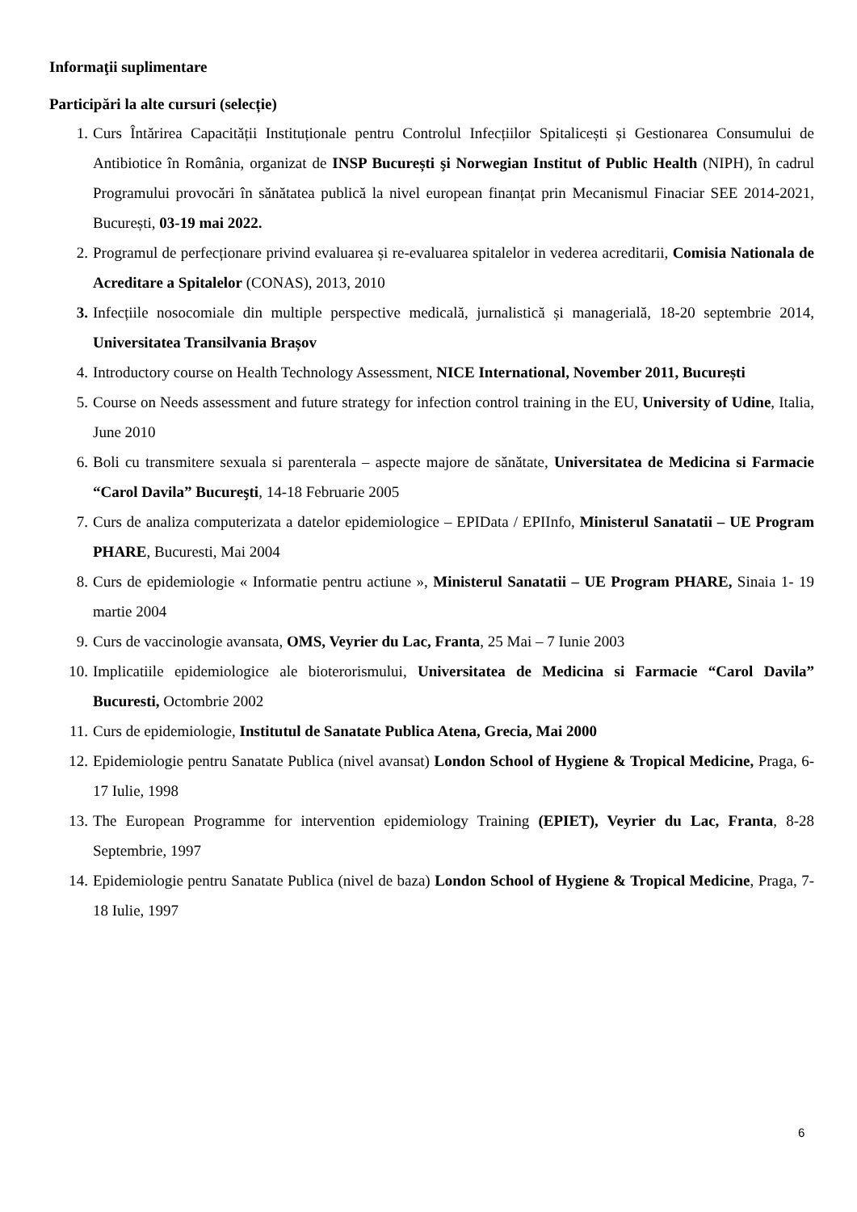Informaţii suplimentare
Participări la alte cursuri (selecție)
1. Curs Întărirea Capacității Instituționale pentru Controlul Infecțiilor Spitalicești și Gestionarea Consumului de Antibiotice în România, organizat de INSP București şi Norwegian Institut of Public Health (NIPH), în cadrul Programului provocări în sănătatea publică la nivel european finanțat prin Mecanismul Finaciar SEE 2014-2021, București, 03-19 mai 2022.
2. Programul de perfecționare privind evaluarea și re-evaluarea spitalelor in vederea acreditarii, Comisia Nationala de Acreditare a Spitalelor (CONAS), 2013, 2010
3. Infecțiile nosocomiale din multiple perspective medicală, jurnalistică și managerială, 18-20 septembrie 2014, Universitatea Transilvania Brașov
4. Introductory course on Health Technology Assessment, NICE International, November 2011, București
5. Course on Needs assessment and future strategy for infection control training in the EU, University of Udine, Italia, June 2010
6. Boli cu transmitere sexuala si parenterala – aspecte majore de sănătate, Universitatea de Medicina si Farmacie “Carol Davila” Bucureşti, 14-18 Februarie 2005
7. Curs de analiza computerizata a datelor epidemiologice – EPIData / EPIInfo, Ministerul Sanatatii – UE Program PHARE, Bucuresti, Mai 2004
8. Curs de epidemiologie « Informatie pentru actiune », Ministerul Sanatatii – UE Program PHARE, Sinaia 1- 19 martie 2004
9. Curs de vaccinologie avansata, OMS, Veyrier du Lac, Franta, 25 Mai – 7 Iunie 2003
10. Implicatiile epidemiologice ale bioterorismului, Universitatea de Medicina si Farmacie “Carol Davila” Bucuresti, Octombrie 2002
11. Curs de epidemiologie, Institutul de Sanatate Publica Atena, Grecia, Mai 2000
12. Epidemiologie pentru Sanatate Publica (nivel avansat) London School of Hygiene & Tropical Medicine, Praga, 6-17 Iulie, 1998
13. The European Programme for intervention epidemiology Training (EPIET), Veyrier du Lac, Franta, 8-28 Septembrie, 1997
14. Epidemiologie pentru Sanatate Publica (nivel de baza) London School of Hygiene & Tropical Medicine, Praga, 7-18 Iulie, 1997
6